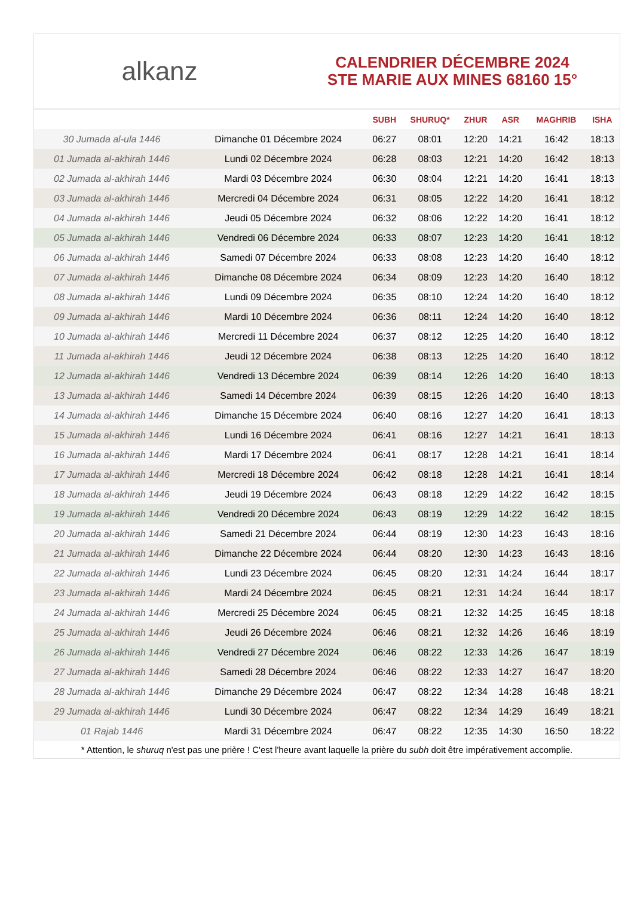alkanz
CALENDRIER DÉCEMBRE 2024
STE MARIE AUX MINES 68160 15°
| | | SUBH | SHURUQ* | ZHUR | ASR | MAGHRIB | ISHA |
| --- | --- | --- | --- | --- | --- | --- | --- |
| 30 Jumada al-ula 1446 | Dimanche 01 Décembre 2024 | 06:27 | 08:01 | 12:20 | 14:21 | 16:42 | 18:13 |
| 01 Jumada al-akhirah 1446 | Lundi 02 Décembre 2024 | 06:28 | 08:03 | 12:21 | 14:20 | 16:42 | 18:13 |
| 02 Jumada al-akhirah 1446 | Mardi 03 Décembre 2024 | 06:30 | 08:04 | 12:21 | 14:20 | 16:41 | 18:13 |
| 03 Jumada al-akhirah 1446 | Mercredi 04 Décembre 2024 | 06:31 | 08:05 | 12:22 | 14:20 | 16:41 | 18:12 |
| 04 Jumada al-akhirah 1446 | Jeudi 05 Décembre 2024 | 06:32 | 08:06 | 12:22 | 14:20 | 16:41 | 18:12 |
| 05 Jumada al-akhirah 1446 | Vendredi 06 Décembre 2024 | 06:33 | 08:07 | 12:23 | 14:20 | 16:41 | 18:12 |
| 06 Jumada al-akhirah 1446 | Samedi 07 Décembre 2024 | 06:33 | 08:08 | 12:23 | 14:20 | 16:40 | 18:12 |
| 07 Jumada al-akhirah 1446 | Dimanche 08 Décembre 2024 | 06:34 | 08:09 | 12:23 | 14:20 | 16:40 | 18:12 |
| 08 Jumada al-akhirah 1446 | Lundi 09 Décembre 2024 | 06:35 | 08:10 | 12:24 | 14:20 | 16:40 | 18:12 |
| 09 Jumada al-akhirah 1446 | Mardi 10 Décembre 2024 | 06:36 | 08:11 | 12:24 | 14:20 | 16:40 | 18:12 |
| 10 Jumada al-akhirah 1446 | Mercredi 11 Décembre 2024 | 06:37 | 08:12 | 12:25 | 14:20 | 16:40 | 18:12 |
| 11 Jumada al-akhirah 1446 | Jeudi 12 Décembre 2024 | 06:38 | 08:13 | 12:25 | 14:20 | 16:40 | 18:12 |
| 12 Jumada al-akhirah 1446 | Vendredi 13 Décembre 2024 | 06:39 | 08:14 | 12:26 | 14:20 | 16:40 | 18:13 |
| 13 Jumada al-akhirah 1446 | Samedi 14 Décembre 2024 | 06:39 | 08:15 | 12:26 | 14:20 | 16:40 | 18:13 |
| 14 Jumada al-akhirah 1446 | Dimanche 15 Décembre 2024 | 06:40 | 08:16 | 12:27 | 14:20 | 16:41 | 18:13 |
| 15 Jumada al-akhirah 1446 | Lundi 16 Décembre 2024 | 06:41 | 08:16 | 12:27 | 14:21 | 16:41 | 18:13 |
| 16 Jumada al-akhirah 1446 | Mardi 17 Décembre 2024 | 06:41 | 08:17 | 12:28 | 14:21 | 16:41 | 18:14 |
| 17 Jumada al-akhirah 1446 | Mercredi 18 Décembre 2024 | 06:42 | 08:18 | 12:28 | 14:21 | 16:41 | 18:14 |
| 18 Jumada al-akhirah 1446 | Jeudi 19 Décembre 2024 | 06:43 | 08:18 | 12:29 | 14:22 | 16:42 | 18:15 |
| 19 Jumada al-akhirah 1446 | Vendredi 20 Décembre 2024 | 06:43 | 08:19 | 12:29 | 14:22 | 16:42 | 18:15 |
| 20 Jumada al-akhirah 1446 | Samedi 21 Décembre 2024 | 06:44 | 08:19 | 12:30 | 14:23 | 16:43 | 18:16 |
| 21 Jumada al-akhirah 1446 | Dimanche 22 Décembre 2024 | 06:44 | 08:20 | 12:30 | 14:23 | 16:43 | 18:16 |
| 22 Jumada al-akhirah 1446 | Lundi 23 Décembre 2024 | 06:45 | 08:20 | 12:31 | 14:24 | 16:44 | 18:17 |
| 23 Jumada al-akhirah 1446 | Mardi 24 Décembre 2024 | 06:45 | 08:21 | 12:31 | 14:24 | 16:44 | 18:17 |
| 24 Jumada al-akhirah 1446 | Mercredi 25 Décembre 2024 | 06:45 | 08:21 | 12:32 | 14:25 | 16:45 | 18:18 |
| 25 Jumada al-akhirah 1446 | Jeudi 26 Décembre 2024 | 06:46 | 08:21 | 12:32 | 14:26 | 16:46 | 18:19 |
| 26 Jumada al-akhirah 1446 | Vendredi 27 Décembre 2024 | 06:46 | 08:22 | 12:33 | 14:26 | 16:47 | 18:19 |
| 27 Jumada al-akhirah 1446 | Samedi 28 Décembre 2024 | 06:46 | 08:22 | 12:33 | 14:27 | 16:47 | 18:20 |
| 28 Jumada al-akhirah 1446 | Dimanche 29 Décembre 2024 | 06:47 | 08:22 | 12:34 | 14:28 | 16:48 | 18:21 |
| 29 Jumada al-akhirah 1446 | Lundi 30 Décembre 2024 | 06:47 | 08:22 | 12:34 | 14:29 | 16:49 | 18:21 |
| 01 Rajab 1446 | Mardi 31 Décembre 2024 | 06:47 | 08:22 | 12:35 | 14:30 | 16:50 | 18:22 |
* Attention, le shuruq n'est pas une prière ! C'est l'heure avant laquelle la prière du subh doit être impérativement accomplie.